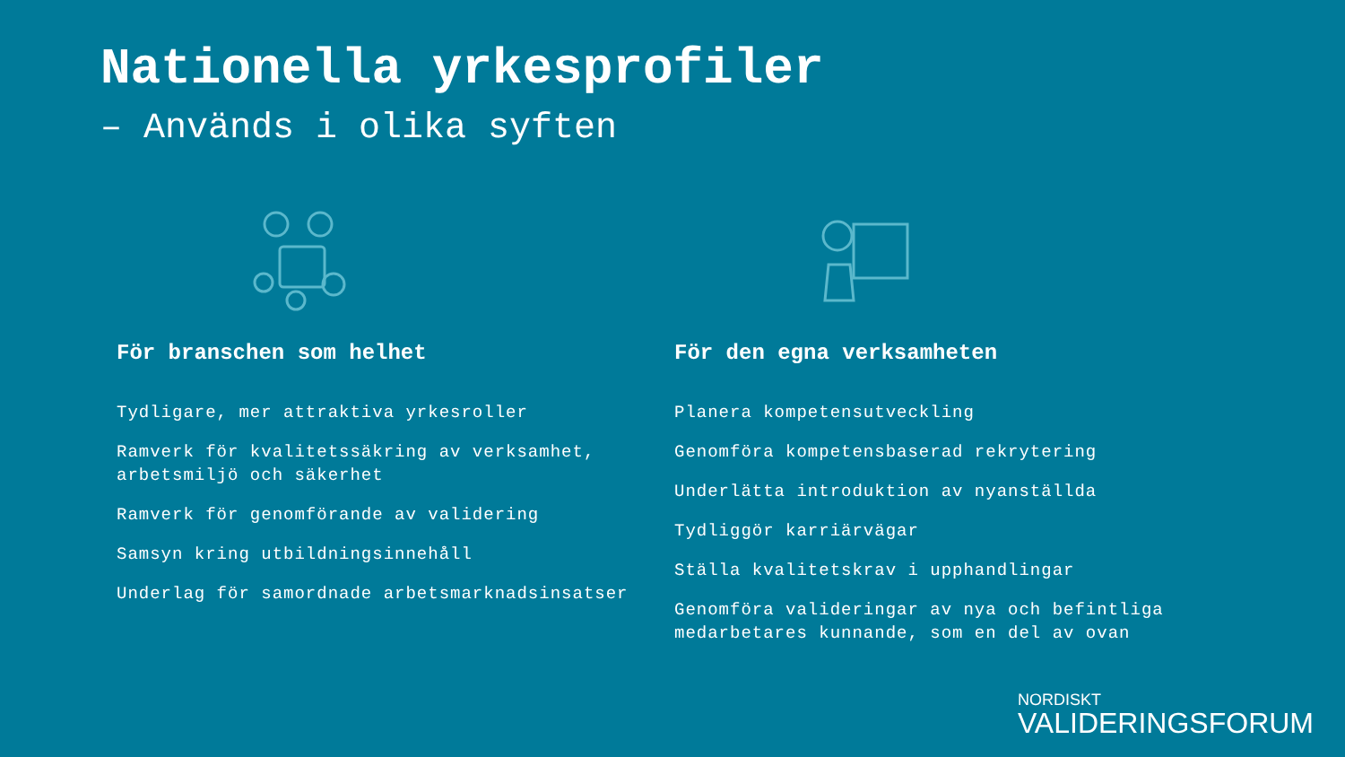Nationella yrkesprofiler
– Används i olika syften
För branschen som helhet
Tydligare, mer attraktiva yrkesroller
Ramverk för kvalitetssäkring av verksamhet, arbetsmiljö och säkerhet
Ramverk för genomförande av validering
Samsyn kring utbildningsinnehåll
Underlag för samordnade arbetsmarknadsinsatser
För den egna verksamheten
Planera kompetensutveckling
Genomföra kompetensbaserad rekrytering
Underlätta introduktion av nyanställda
Tydliggör karriärvägar
Ställa kvalitetskrav i upphandlingar
Genomföra valideringar av nya och befintliga medarbetares kunnande, som en del av ovan
NORDISKT
VALIDERINGSFORUM